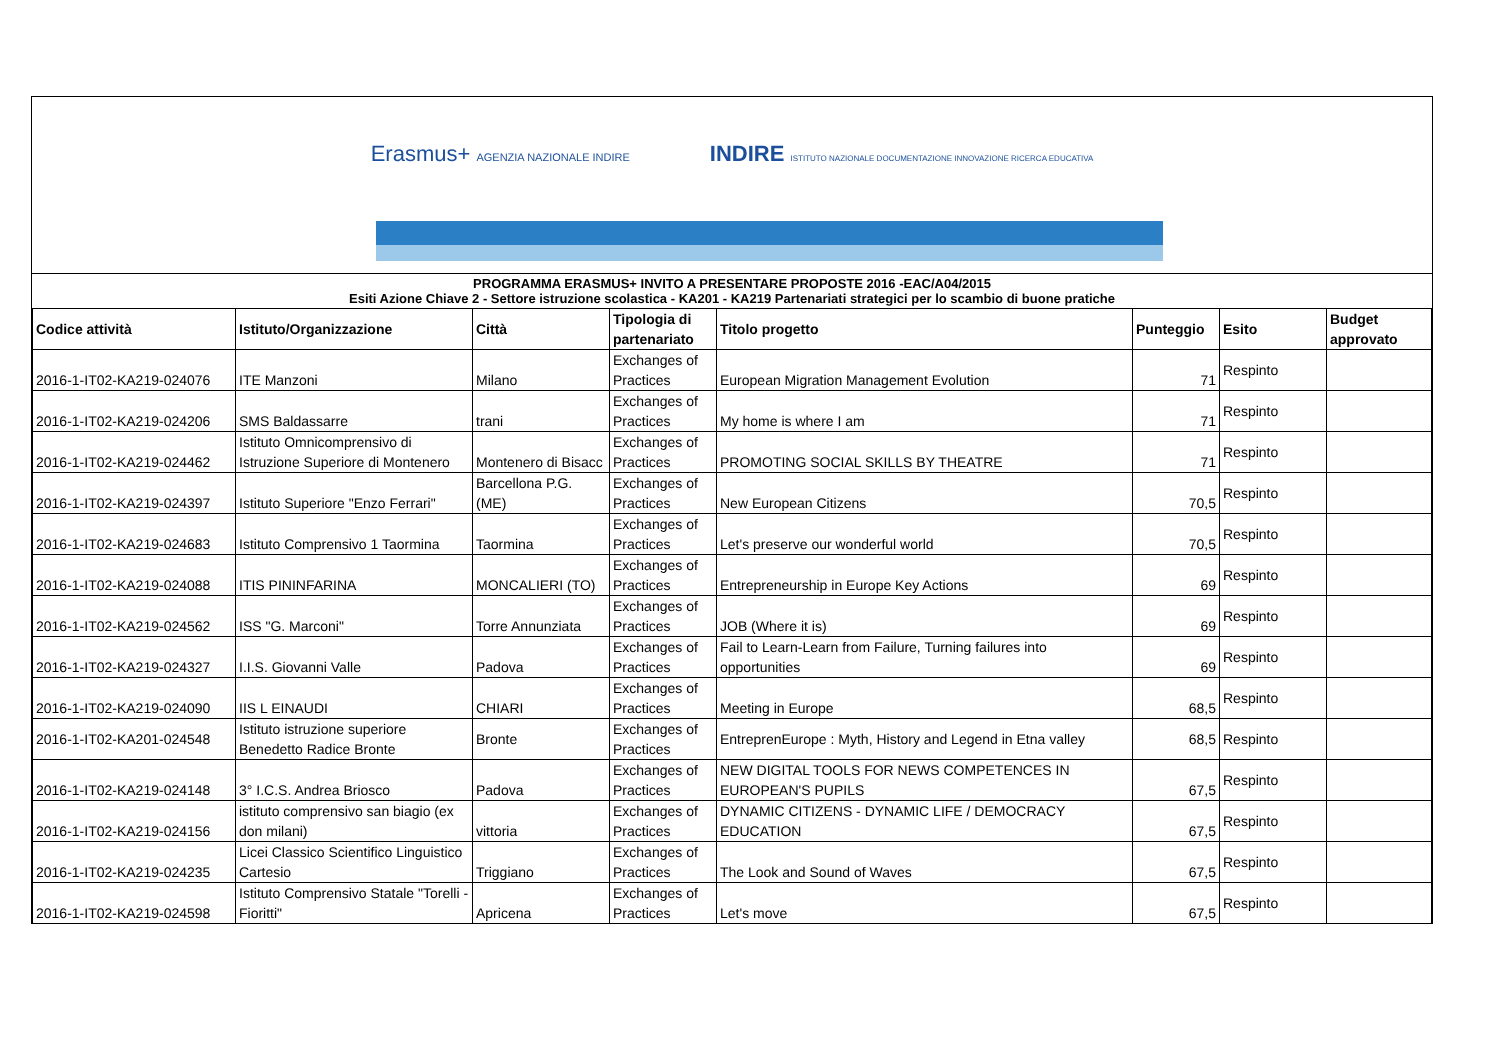Erasmus+ AGENZIA NAZIONALE INDIRE INDIRE ISTITUTO NAZIONALE DOCUMENTAZIONE INNOVAZIONE RICERCA EDUCATIVA
PROGRAMMA ERASMUS+ INVITO A PRESENTARE PROPOSTE 2016 -EAC/A04/2015
Esiti Azione Chiave 2 - Settore istruzione scolastica - KA201 - KA219 Partenariati strategici per lo scambio di buone pratiche
| Codice attività | Istituto/Organizzazione | Città | Tipologia di partenariato | Titolo progetto | Punteggio | Esito | Budget approvato |
| --- | --- | --- | --- | --- | --- | --- | --- |
| 2016-1-IT02-KA219-024076 | ITE Manzoni | Milano | Exchanges of Practices | European Migration Management Evolution | 71 | Respinto | |
| 2016-1-IT02-KA219-024206 | SMS Baldassarre | trani | Exchanges of Practices | My home is where I am | 71 | Respinto | |
| 2016-1-IT02-KA219-024462 | Istituto Omnicomprensivo di Istruzione Superiore di Montenero | Montenero di Bisacc | Exchanges of Practices | PROMOTING SOCIAL SKILLS BY THEATRE | 71 | Respinto | |
| 2016-1-IT02-KA219-024397 | Istituto Superiore "Enzo Ferrari" | Barcellona P.G. (ME) | Exchanges of Practices | New European Citizens | 70,5 | Respinto | |
| 2016-1-IT02-KA219-024683 | Istituto Comprensivo 1 Taormina | Taormina | Exchanges of Practices | Let's preserve our wonderful world | 70,5 | Respinto | |
| 2016-1-IT02-KA219-024088 | ITIS PININFARINA | MONCALIERI (TO) | Exchanges of Practices | Entrepreneurship in Europe Key Actions | 69 | Respinto | |
| 2016-1-IT02-KA219-024562 | ISS "G. Marconi" | Torre Annunziata | Exchanges of Practices | JOB (Where it is) | 69 | Respinto | |
| 2016-1-IT02-KA219-024327 | I.I.S. Giovanni Valle | Padova | Exchanges of Practices | Fail to Learn-Learn from Failure, Turning failures into opportunities | 69 | Respinto | |
| 2016-1-IT02-KA219-024090 | IIS L EINAUDI | CHIARI | Exchanges of Practices | Meeting in Europe | 68,5 | Respinto | |
| 2016-1-IT02-KA201-024548 | Istituto istruzione superiore Benedetto Radice Bronte | Bronte | Exchanges of Practices | EntreprenEurope : Myth, History and Legend in Etna valley | 68,5 | Respinto | |
| 2016-1-IT02-KA219-024148 | 3° I.C.S. Andrea Briosco | Padova | Exchanges of Practices | NEW DIGITAL TOOLS FOR NEWS COMPETENCES IN EUROPEAN'S PUPILS | 67,5 | Respinto | |
| 2016-1-IT02-KA219-024156 | istituto comprensivo san biagio (ex don milani) | vittoria | Exchanges of Practices | DYNAMIC CITIZENS - DYNAMIC LIFE / DEMOCRACY EDUCATION | 67,5 | Respinto | |
| 2016-1-IT02-KA219-024235 | Licei Classico Scientifico Linguistico Cartesio | Triggiano | Exchanges of Practices | The Look and Sound of Waves | 67,5 | Respinto | |
| 2016-1-IT02-KA219-024598 | Istituto Comprensivo Statale "Torelli - Fioritti" | Apricena | Exchanges of Practices | Let's move | 67,5 | Respinto | |